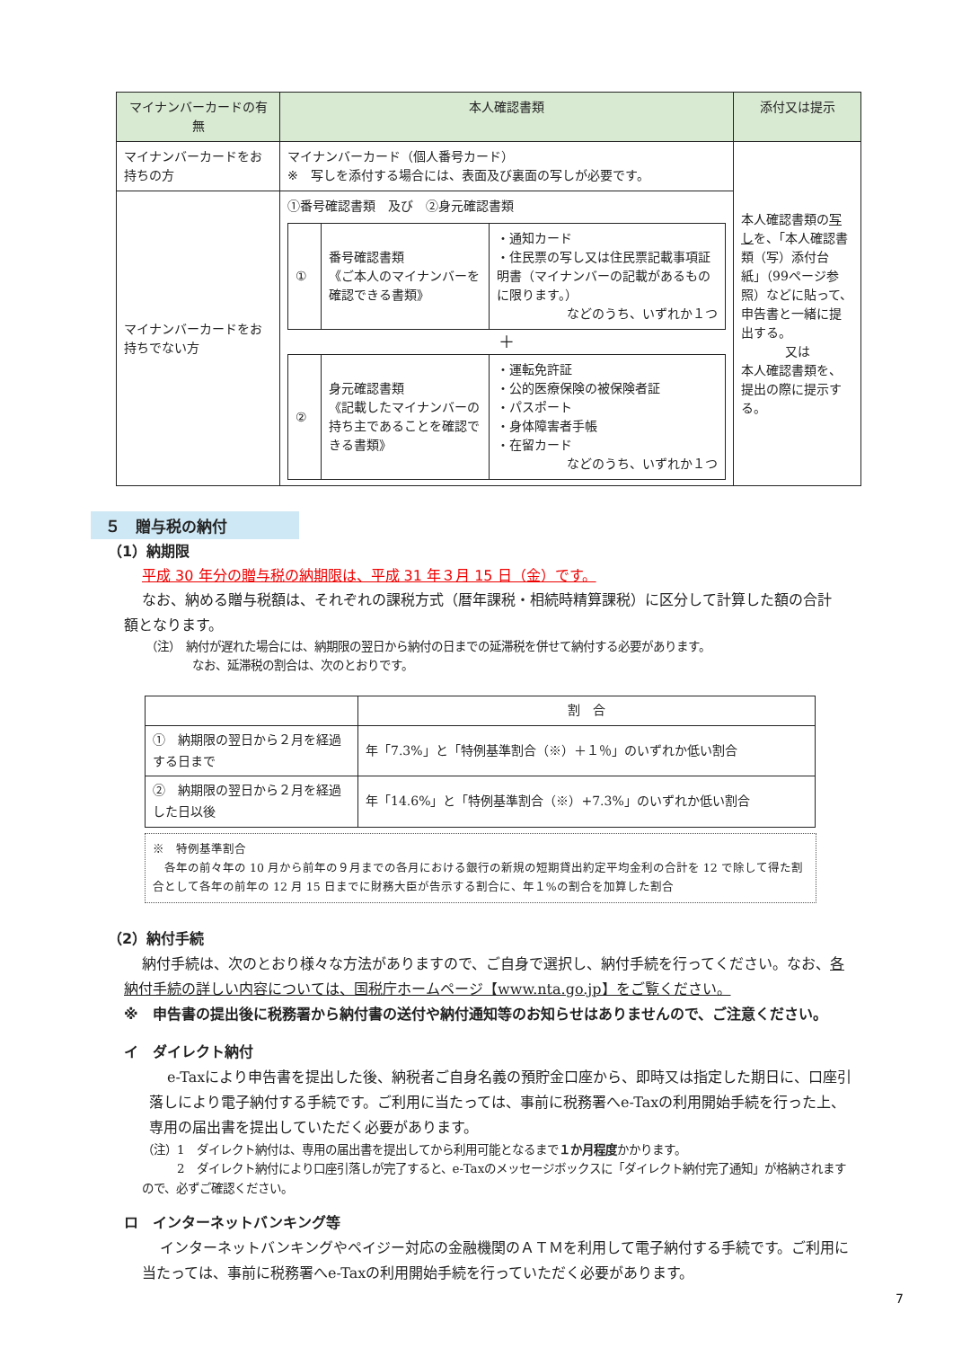| マイナンバーカードの有無 | 本人確認書類 | 添付又は提示 |
| --- | --- | --- |
| マイナンバーカードをお持ちの方 | マイナンバーカード（個人番号カード） ※ 写しを添付する場合には、表面及び裏面の写しが必要です。 | 本人確認書類の 写し を、「本人確認書類（写）添付台紙」（99ページ参照）などに貼って、申告書と一緒に提出する。 又は 本人確認書類を、提出の際に提示する。 |
| マイナンバーカードをお持ちでない方 | ①番号確認書類 及び ②身元確認書類 / ① / 番号確認書類 《ご本人のマイナンバーを確認できる書類》 / ・通知カード ・住民票の写し又は住民票記載事項証明書（マイナンバーの記載があるものに限ります。） などのうち、いずれか１つ / ＋ / ② / 身元確認書類 《記載したマイナンバーの持ち主であることを確認できる書類》 / ・運転免許証 ・公的医療保険の被保険者証 ・パスポート ・身体障害者手帳 ・在留カード などのうち、いずれか１つ / | |
５　贈与税の納付
（1）納期限
平成 30 年分の贈与税の納期限は、平成 31 年３月 15 日（金）です。
なお、納める贈与税額は、それぞれの課税方式（暦年課税・相続時精算課税）に区分して計算した額の合計額となります。
（注）　納付が遅れた場合には、納期限の翌日から納付の日までの延滞税を併せて納付する必要があります。
　　　　なお、延滞税の割合は、次のとおりです。
| | 割 合 |
| --- | --- |
| ① 納期限の翌日から２月を経過する日まで | 年「7.3%」と「特例基準割合（※）＋１％」のいずれか低い割合 |
| ② 納期限の翌日から２月を経過した日以後 | 年「14.6%」と「特例基準割合（※）+7.3%」のいずれか低い割合 |
※　特例基準割合
　各年の前々年の 10 月から前年の９月までの各月における銀行の新規の短期貸出約定平均金利の合計を 12 で除して得た割合として各年の前年の 12 月 15 日までに財務大臣が告示する割合に、年１%の割合を加算した割合
（2）納付手続
納付手続は、次のとおり様々な方法がありますので、ご自身で選択し、納付手続を行ってください。なお、各納付手続の詳しい内容については、国税庁ホームページ【www.nta.go.jp】をご覧ください。
※　申告書の提出後に税務署から納付書の送付や納付通知等のお知らせはありませんので、ご注意ください。
イ　ダイレクト納付
e-Taxにより申告書を提出した後、納税者ご自身名義の預貯金口座から、即時又は指定した期日に、口座引落しにより電子納付する手続です。ご利用に当たっては、事前に税務署へe-Taxの利用開始手続を行った上、専用の届出書を提出していただく必要があります。
（注）1　ダイレクト納付は、専用の届出書を提出してから利用可能となるまで１か月程度かかります。
　　　2　ダイレクト納付により口座引落しが完了すると、e-Taxのメッセージボックスに「ダイレクト納付完了通知」が格納されますので、必ずご確認ください。
ロ　インターネットバンキング等
インターネットバンキングやペイジー対応の金融機関のＡＴＭを利用して電子納付する手続です。ご利用に当たっては、事前に税務署へe-Taxの利用開始手続を行っていただく必要があります。
7